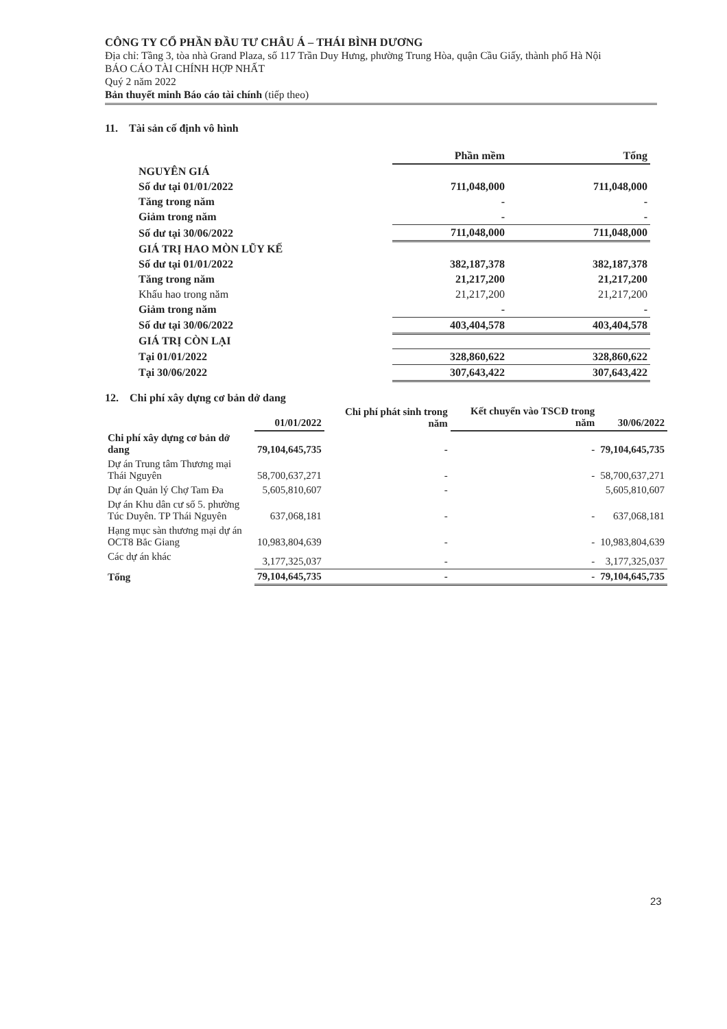CÔNG TY CỔ PHẦN ĐẦU TƯ CHÂU Á – THÁI BÌNH DƯƠNG
Địa chỉ: Tầng 3, tòa nhà Grand Plaza, số 117 Trần Duy Hưng, phường Trung Hòa, quận Cầu Giấy, thành phố Hà Nội
BÁO CÁO TÀI CHÍNH HỢP NHẤT
Quý 2 năm 2022
Bản thuyết minh Báo cáo tài chính (tiếp theo)
11. Tài sản cố định vô hình
| | Phần mềm | Tổng |
| --- | --- | --- |
| NGUYÊN GIÁ | | |
| Số dư tại 01/01/2022 | 711,048,000 | 711,048,000 |
| Tăng trong năm | - | - |
| Giảm trong năm | - | - |
| Số dư tại 30/06/2022 | 711,048,000 | 711,048,000 |
| GIÁ TRỊ HAO MÒN LŨY KẾ | | |
| Số dư tại 01/01/2022 | 382,187,378 | 382,187,378 |
| Tăng trong năm | 21,217,200 | 21,217,200 |
| Khấu hao trong năm | 21,217,200 | 21,217,200 |
| Giảm trong năm | - | - |
| Số dư tại 30/06/2022 | 403,404,578 | 403,404,578 |
| GIÁ TRỊ CÒN LẠI | | |
| Tại 01/01/2022 | 328,860,622 | 328,860,622 |
| Tại 30/06/2022 | 307,643,422 | 307,643,422 |
12. Chi phí xây dựng cơ bản dở dang
| | 01/01/2022 | Chi phí phát sinh trong năm | Kết chuyển vào TSCĐ trong năm | 30/06/2022 |
| --- | --- | --- | --- | --- |
| Chi phí xây dựng cơ bản dở dang | 79,104,645,735 | - | - | 79,104,645,735 |
| Dự án Trung tâm Thương mại Thái Nguyên | 58,700,637,271 | - | - | 58,700,637,271 |
| Dự án Quản lý Chợ Tam Đa | 5,605,810,607 | - | | 5,605,810,607 |
| Dự án Khu dân cư số 5. phường Túc Duyên. TP Thái Nguyên | 637,068,181 | - | - | 637,068,181 |
| Hạng mục sàn thương mại dự án OCT8 Bắc Giang | 10,983,804,639 | - | - | 10,983,804,639 |
| Các dự án khác | 3,177,325,037 | - | - | 3,177,325,037 |
| Tổng | 79,104,645,735 | - | - | 79,104,645,735 |
23